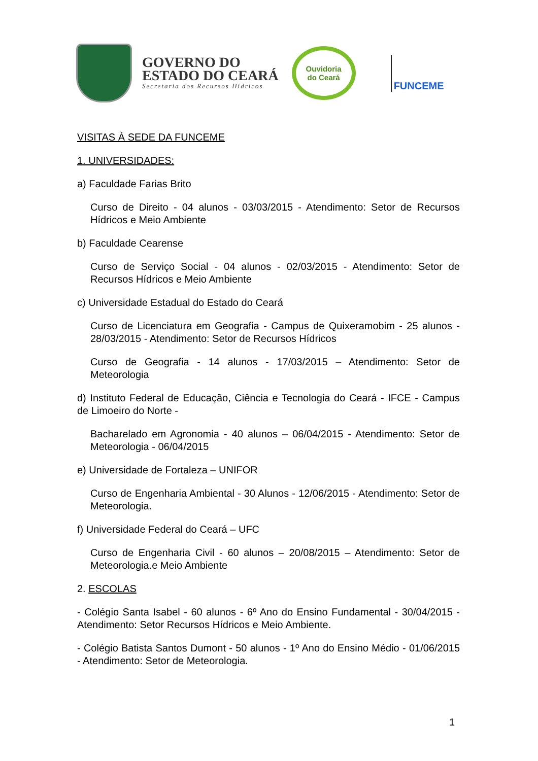GOVERNO DO
ESTADO DO CEARÁ
Secretaria dos Recursos Hídricos
Ouvidoria
do Ceará
FUNCEME
VISITAS À SEDE DA FUNCEME
1. UNIVERSIDADES:
a) Faculdade Farias Brito
Curso de Direito - 04 alunos - 03/03/2015 - Atendimento: Setor de Recursos Hídricos e Meio Ambiente
b) Faculdade Cearense
Curso de Serviço Social - 04 alunos - 02/03/2015 - Atendimento: Setor de Recursos Hídricos e Meio Ambiente
c) Universidade Estadual do Estado do Ceará
Curso de Licenciatura em Geografia - Campus de Quixeramobim - 25 alunos - 28/03/2015 - Atendimento: Setor de Recursos Hídricos
Curso de Geografia - 14 alunos - 17/03/2015 – Atendimento: Setor de Meteorologia
d) Instituto Federal de Educação, Ciência e Tecnologia do Ceará - IFCE - Campus de Limoeiro do Norte -
Bacharelado em Agronomia - 40 alunos – 06/04/2015 - Atendimento: Setor de Meteorologia - 06/04/2015
e) Universidade de Fortaleza – UNIFOR
Curso de Engenharia Ambiental - 30 Alunos - 12/06/2015 - Atendimento: Setor de Meteorologia.
f) Universidade Federal do Ceará – UFC
Curso de Engenharia Civil - 60 alunos – 20/08/2015 – Atendimento: Setor de Meteorologia.e Meio Ambiente
2. ESCOLAS
- Colégio Santa Isabel - 60 alunos - 6º Ano do Ensino Fundamental - 30/04/2015 - Atendimento: Setor Recursos Hídricos e Meio Ambiente.
- Colégio Batista Santos Dumont - 50 alunos - 1º Ano do Ensino Médio - 01/06/2015 - Atendimento: Setor de Meteorologia.
1